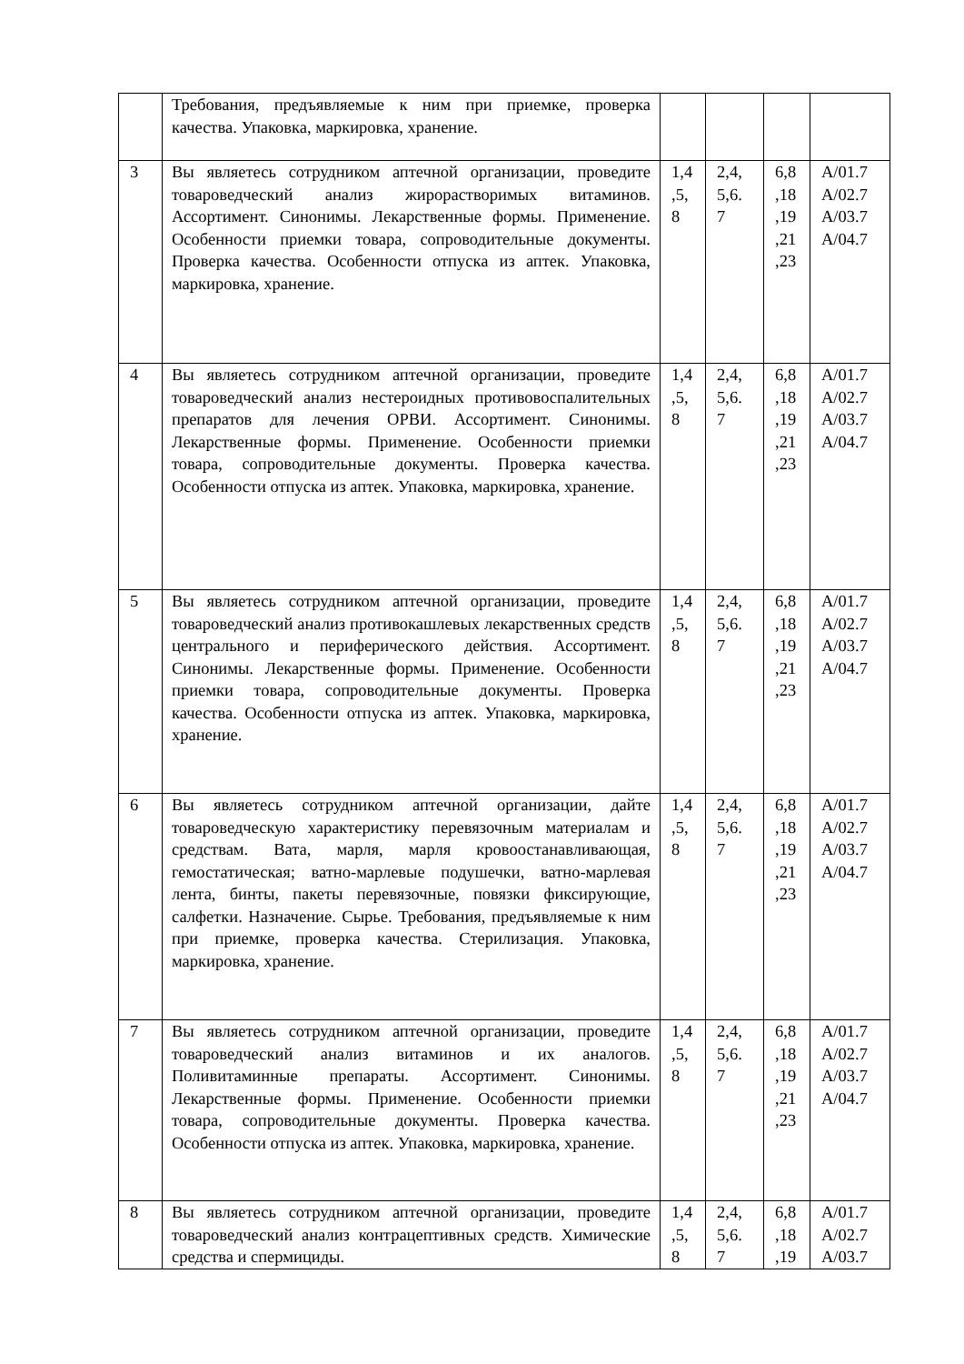| | Требования, предъявляемые к ним при приемке, проверка качества. Упаковка, маркировка, хранение. | | | | |
| 3 | Вы являетесь сотрудником аптечной организации, проведите товароведческий анализ жирорастворимых витаминов. Ассортимент. Синонимы. Лекарственные формы. Применение. Особенности приемки товара, сопроводительные документы. Проверка качества. Особенности отпуска из аптек. Упаковка, маркировка, хранение. | 1,4 ,5, 8 | 2,4, 5,6. 7 | 6,8 ,18 ,19 ,21 ,23 | A/01.7 A/02.7 A/03.7 A/04.7 |
| 4 | Вы являетесь сотрудником аптечной организации, проведите товароведческий анализ нестероидных противовоспалительных препаратов для лечения ОРВИ. Ассортимент. Синонимы. Лекарственные формы. Применение. Особенности приемки товара, сопроводительные документы. Проверка качества. Особенности отпуска из аптек. Упаковка, маркировка, хранение. | 1,4 ,5, 8 | 2,4, 5,6. 7 | 6,8 ,18 ,19 ,21 ,23 | A/01.7 A/02.7 A/03.7 A/04.7 |
| 5 | Вы являетесь сотрудником аптечной организации, проведите товароведческий анализ противокашлевых лекарственных средств центрального и периферического действия. Ассортимент. Синонимы. Лекарственные формы. Применение. Особенности приемки товара, сопроводительные документы. Проверка качества. Особенности отпуска из аптек. Упаковка, маркировка, хранение. | 1,4 ,5, 8 | 2,4, 5,6. 7 | 6,8 ,18 ,19 ,21 ,23 | A/01.7 A/02.7 A/03.7 A/04.7 |
| 6 | Вы являетесь сотрудником аптечной организации, дайте товароведческую характеристику перевязочным материалам и средствам. Вата, марля, марля кровоостанавливающая, гемостатическая; ватно-марлевые подушечки, ватно-марлевая лента, бинты, пакеты перевязочные, повязки фиксирующие, салфетки. Назначение. Сырье. Требования, предъявляемые к ним при приемке, проверка качества. Стерилизация. Упаковка, маркировка, хранение. | 1,4 ,5, 8 | 2,4, 5,6. 7 | 6,8 ,18 ,19 ,21 ,23 | A/01.7 A/02.7 A/03.7 A/04.7 |
| 7 | Вы являетесь сотрудником аптечной организации, проведите товароведческий анализ витаминов и их аналогов. Поливитаминные препараты. Ассортимент. Синонимы. Лекарственные формы. Применение. Особенности приемки товара, сопроводительные документы. Проверка качества. Особенности отпуска из аптек. Упаковка, маркировка, хранение. | 1,4 ,5, 8 | 2,4, 5,6. 7 | 6,8 ,18 ,19 ,21 ,23 | A/01.7 A/02.7 A/03.7 A/04.7 |
| 8 | Вы являетесь сотрудником аптечной организации, проведите товароведческий анализ контрацептивных средств. Химические средства и спермициды. | 1,4 ,5, 8 | 2,4, 5,6. 7 | 6,8 ,18 ,19 | A/01.7 A/02.7 A/03.7 |